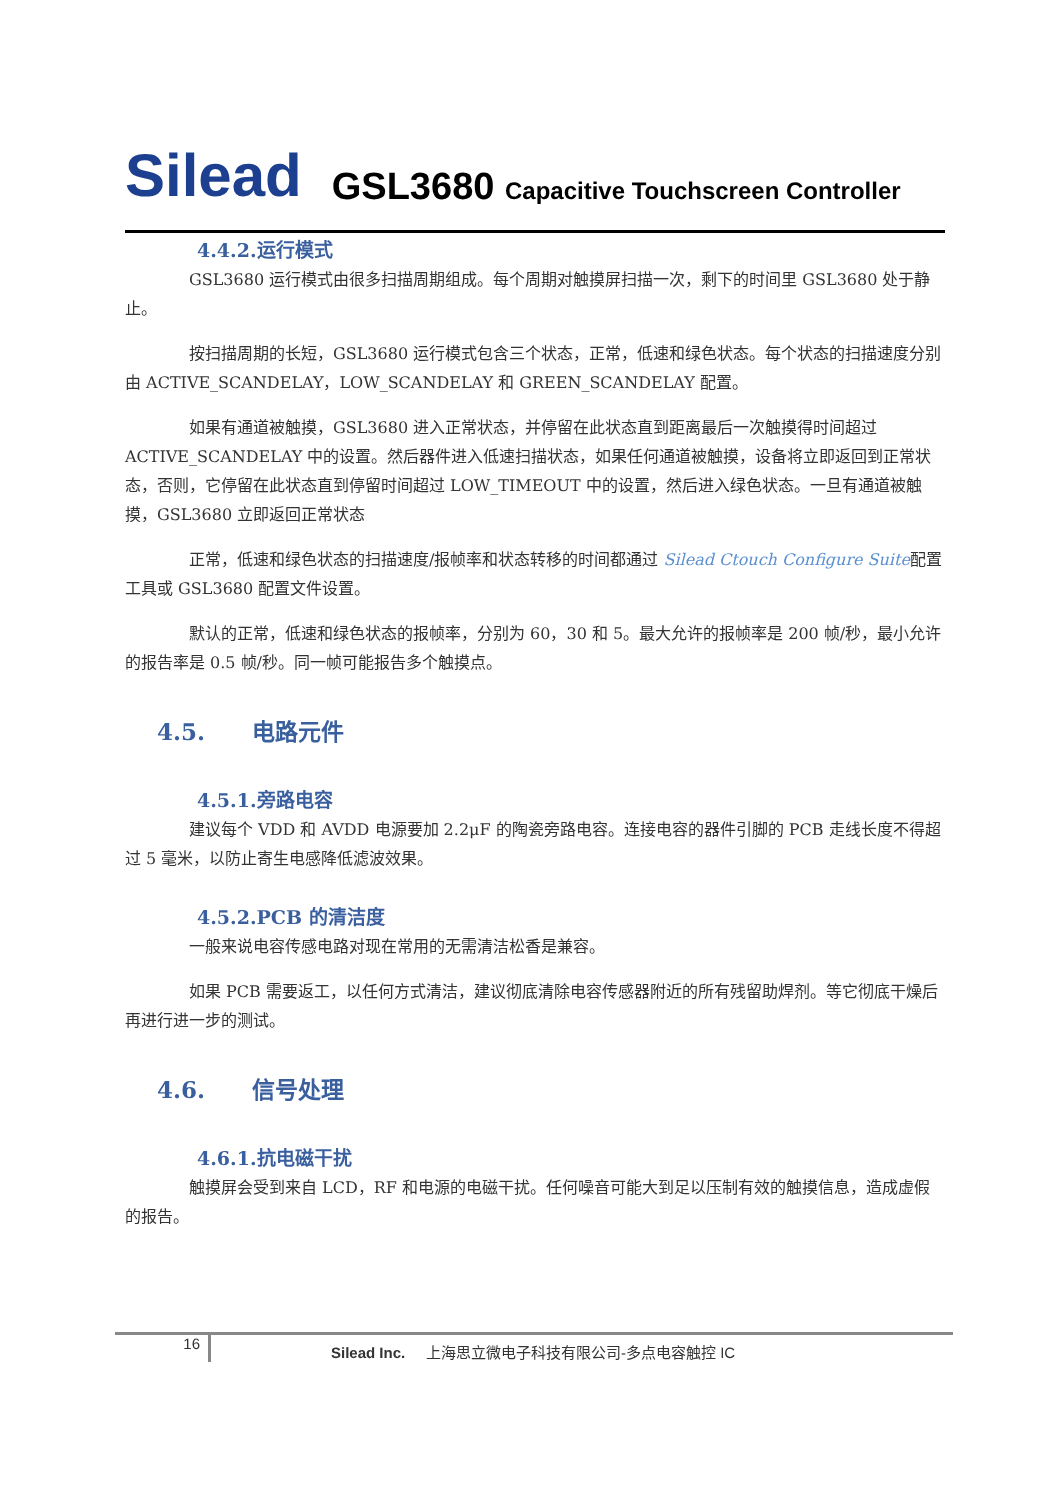Silead
GSL3680 Capacitive Touchscreen Controller
4.4.2.运行模式
GSL3680 运行模式由很多扫描周期组成。每个周期对触摸屏扫描一次，剩下的时间里 GSL3680 处于静止。
按扫描周期的长短，GSL3680 运行模式包含三个状态，正常，低速和绿色状态。每个状态的扫描速度分别由 ACTIVE_SCANDELAY，LOW_SCANDELAY 和 GREEN_SCANDELAY 配置。
如果有通道被触摸，GSL3680 进入正常状态，并停留在此状态直到距离最后一次触摸得时间超过 ACTIVE_SCANDELAY 中的设置。然后器件进入低速扫描状态，如果任何通道被触摸，设备将立即返回到正常状态，否则，它停留在此状态直到停留时间超过 LOW_TIMEOUT 中的设置，然后进入绿色状态。一旦有通道被触摸，GSL3680 立即返回正常状态
正常，低速和绿色状态的扫描速度/报帧率和状态转移的时间都通过 Silead Ctouch Configure Suite配置工具或 GSL3680 配置文件设置。
默认的正常，低速和绿色状态的报帧率，分别为 60，30 和 5。最大允许的报帧率是 200 帧/秒，最小允许的报告率是 0.5 帧/秒。同一帧可能报告多个触摸点。
4.5. 电路元件
4.5.1.旁路电容
建议每个 VDD 和 AVDD 电源要加 2.2μF 的陶瓷旁路电容。连接电容的器件引脚的 PCB 走线长度不得超过 5 毫米，以防止寄生电感降低滤波效果。
4.5.2.PCB 的清洁度
一般来说电容传感电路对现在常用的无需清洁松香是兼容。
如果 PCB 需要返工，以任何方式清洁，建议彻底清除电容传感器附近的所有残留助焊剂。等它彻底干燥后再进行进一步的测试。
4.6. 信号处理
4.6.1.抗电磁干扰
触摸屏会受到来自 LCD，RF 和电源的电磁干扰。任何噪音可能大到足以压制有效的触摸信息，造成虚假的报告。
16
Silead Inc. 上海思立微电子科技有限公司-多点电容触控 IC